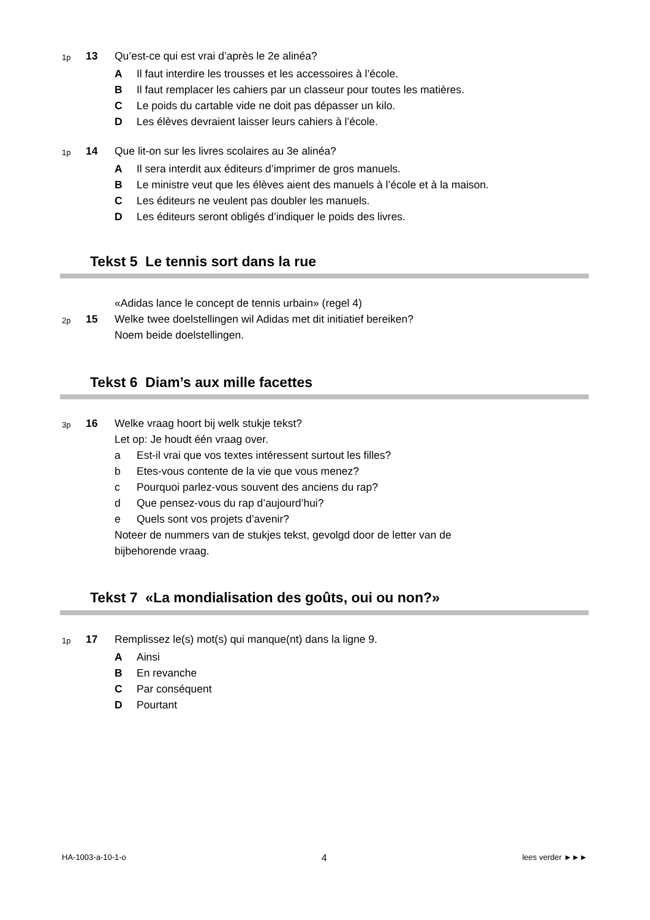1p
13 Qu’est-ce qui est vrai d’après le 2e alinéa?
A Il faut interdire les trousses et les accessoires à l’école.
B Il faut remplacer les cahiers par un classeur pour toutes les matières.
C Le poids du cartable vide ne doit pas dépasser un kilo.
D Les élèves devraient laisser leurs cahiers à l’école.
1p
14 Que lit-on sur les livres scolaires au 3e alinéa?
A Il sera interdit aux éditeurs d’imprimer de gros manuels.
B Le ministre veut que les élèves aient des manuels à l’école et à la maison.
C Les éditeurs ne veulent pas doubler les manuels.
D Les éditeurs seront obligés d’indiquer le poids des livres.
Tekst 5 Le tennis sort dans la rue
«Adidas lance le concept de tennis urbain» (regel 4)
2p
15 Welke twee doelstellingen wil Adidas met dit initiatief bereiken?
Noem beide doelstellingen.
Tekst 6 Diam’s aux mille facettes
3p
16 Welke vraag hoort bij welk stukje tekst?
Let op: Je houdt één vraag over.
a Est-il vrai que vos textes intéressent surtout les filles?
b Etes-vous contente de la vie que vous menez?
c Pourquoi parlez-vous souvent des anciens du rap?
d Que pensez-vous du rap d’aujourd’hui?
e Quels sont vos projets d’avenir?
Noteer de nummers van de stukjes tekst, gevolgd door de letter van de
bijbehorende vraag.
Tekst 7 «La mondialisation des goûts, oui ou non?»
1p
17 Remplissez le(s) mot(s) qui manque(nt) dans la ligne 9.
A Ainsi
B En revanche
C Par conséquent
D Pourtant
HA-1003-a-10-1-o 4 lees verder ►►►